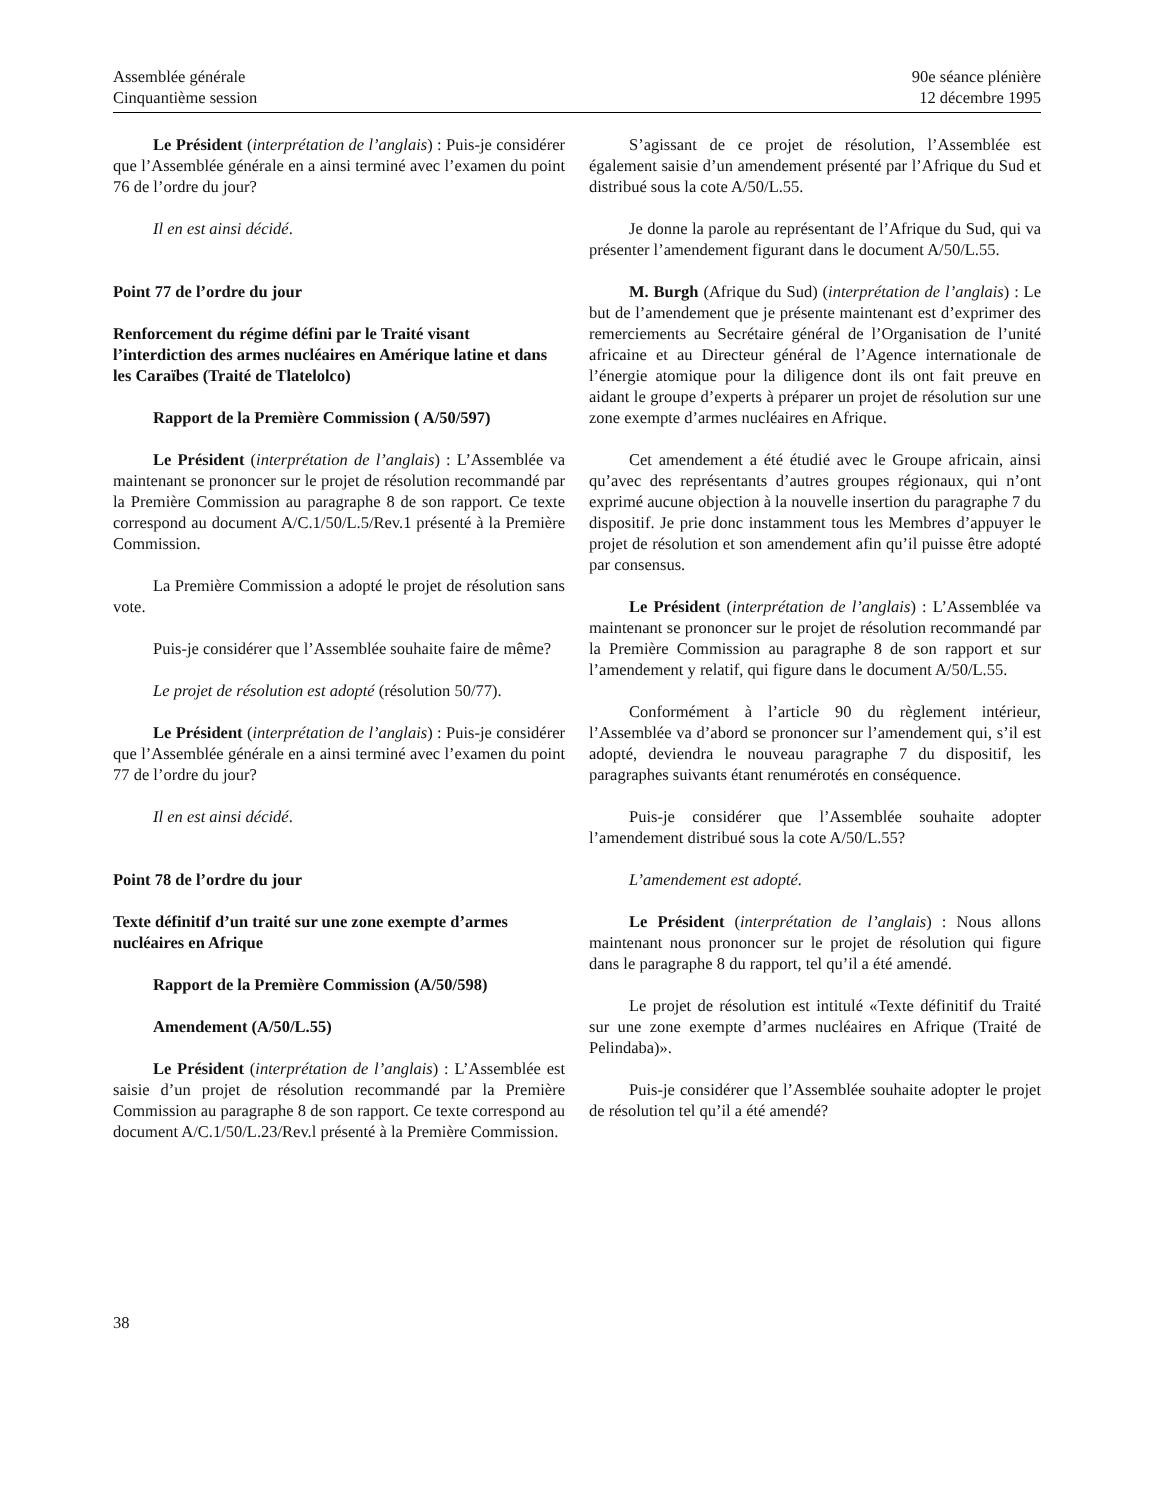Assemblée générale
Cinquantième session
90e séance plénière
12 décembre 1995
Le Président (interprétation de l’anglais) : Puis-je considérer que l’Assemblée générale en a ainsi terminé avec l’examen du point 76 de l’ordre du jour?
Il en est ainsi décidé.
Point 77 de l’ordre du jour
Renforcement du régime défini par le Traité visant l’interdiction des armes nucléaires en Amérique latine et dans les Caraïbes (Traité de Tlatelolco)
Rapport de la Première Commission ( A/50/597)
Le Président (interprétation de l’anglais) : L’Assemblée va maintenant se prononcer sur le projet de résolution recommandé par la Première Commission au paragraphe 8 de son rapport. Ce texte correspond au document A/C.1/50/L.5/Rev.1 présenté à la Première Commission.
La Première Commission a adopté le projet de résolution sans vote.
Puis-je considérer que l’Assemblée souhaite faire de même?
Le projet de résolution est adopté (résolution 50/77).
Le Président (interprétation de l’anglais) : Puis-je considérer que l’Assemblée générale en a ainsi terminé avec l’examen du point 77 de l’ordre du jour?
Il en est ainsi décidé.
Point 78 de l’ordre du jour
Texte définitif d’un traité sur une zone exempte d’armes nucléaires en Afrique
Rapport de la Première Commission (A/50/598)
Amendement (A/50/L.55)
Le Président (interprétation de l’anglais) : L’Assemblée est saisie d’un projet de résolution recommandé par la Première Commission au paragraphe 8 de son rapport. Ce texte correspond au document A/C.1/50/L.23/Rev.l présenté à la Première Commission.
S’agissant de ce projet de résolution, l’Assemblée est également saisie d’un amendement présenté par l’Afrique du Sud et distribué sous la cote A/50/L.55.
Je donne la parole au représentant de l’Afrique du Sud, qui va présenter l’amendement figurant dans le document A/50/L.55.
M. Burgh (Afrique du Sud) (interprétation de l’anglais) : Le but de l’amendement que je présente maintenant est d’exprimer des remerciements au Secrétaire général de l’Organisation de l’unité africaine et au Directeur général de l’Agence internationale de l’énergie atomique pour la diligence dont ils ont fait preuve en aidant le groupe d’experts à préparer un projet de résolution sur une zone exempte d’armes nucléaires en Afrique.
Cet amendement a été étudié avec le Groupe africain, ainsi qu’avec des représentants d’autres groupes régionaux, qui n’ont exprimé aucune objection à la nouvelle insertion du paragraphe 7 du dispositif. Je prie donc instamment tous les Membres d’appuyer le projet de résolution et son amendement afin qu’il puisse être adopté par consensus.
Le Président (interprétation de l’anglais) : L’Assemblée va maintenant se prononcer sur le projet de résolution recommandé par la Première Commission au paragraphe 8 de son rapport et sur l’amendement y relatif, qui figure dans le document A/50/L.55.
Conformément à l’article 90 du règlement intérieur, l’Assemblée va d’abord se prononcer sur l’amendement qui, s’il est adopté, deviendra le nouveau paragraphe 7 du dispositif, les paragraphes suivants étant renumérotés en conséquence.
Puis-je considérer que l’Assemblée souhaite adopter l’amendement distribué sous la cote A/50/L.55?
L’amendement est adopté.
Le Président (interprétation de l’anglais) : Nous allons maintenant nous prononcer sur le projet de résolution qui figure dans le paragraphe 8 du rapport, tel qu’il a été amendé.
Le projet de résolution est intitulé «Texte définitif du Traité sur une zone exempte d’armes nucléaires en Afrique (Traité de Pelindaba)».
Puis-je considérer que l’Assemblée souhaite adopter le projet de résolution tel qu’il a été amendé?
38